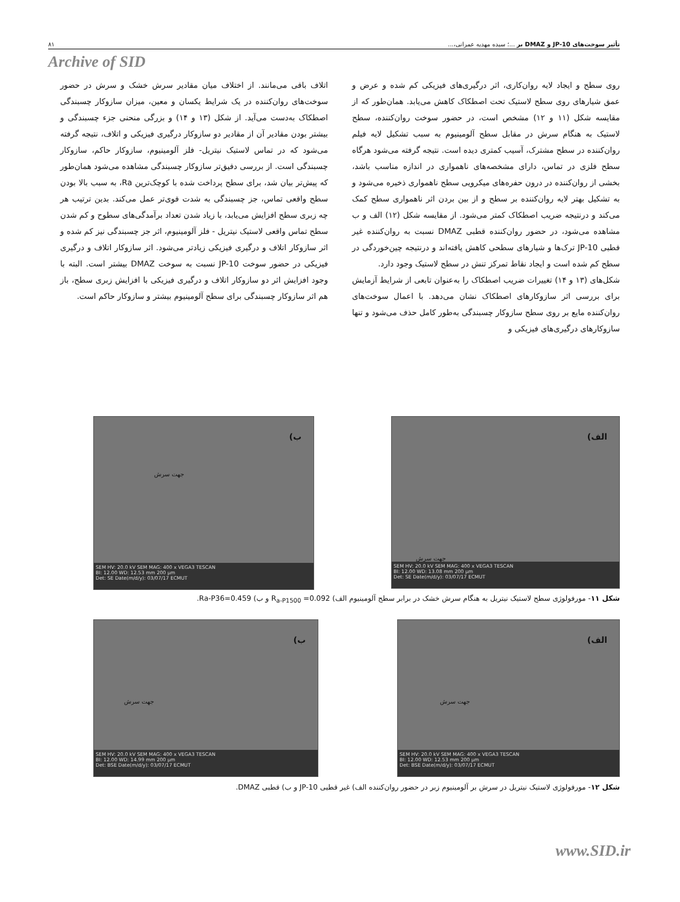تأثیر سوخت‌های JP-10 و DMAZ بر ...؛ سیده مهدیه عمرانی،... ۸۱
Archive of SID
روی سطح و ایجاد لایه روان‌کاری، اثر درگیری‌های فیزیکی کم شده و عرض و عمق شیارهای روی سطح لاستیک تحت اصطکاک کاهش می‌یابد. همان‌طور که از مقایسه شکل (۱۱ و ۱۲) مشخص است، در حضور سوخت روان‌کننده، سطح لاستیک به هنگام سرش در مقابل سطح آلومینیوم به سبب تشکیل لایه فیلم روان‌کننده در سطح مشترک، آسیب کمتری دیده است. نتیجه گرفته می‌شود هرگاه سطح فلزی در تماس، دارای مشخصه‌های ناهمواری در اندازه مناسب باشد، بخشی از روان‌کننده در درون حفره‌های میکرویی سطح ناهمواری ذخیره می‌شود و به تشکیل بهتر لایه روان‌کننده بر سطح و از بین بردن اثر ناهمواری سطح کمک می‌کند و درنتیجه ضریب اصطکاک کمتر می‌شود. از مقایسه شکل (۱۲) الف و ب مشاهده می‌شود، در حضور روان‌کننده قطبی DMAZ نسبت به روان‌کننده غیر قطبی JP-10 ترک‌ها و شیارهای سطحی کاهش یافته‌اند و درنتیجه چین‌خوردگی در سطح کم شده است و ایجاد نقاط تمرکز تنش در سطح لاستیک وجود دارد.
شکل‌های (۱۳ و ۱۴) تغییرات ضریب اصطکاک را به‌عنوان تابعی از شرایط آزمایش برای بررسی اثر سازوکارهای اصطکاک نشان می‌دهد. با اعمال سوخت‌های روان‌کننده مایع بر روی سطح سازوکار چسبندگی به‌طور کامل حذف می‌شود و تنها سازوکارهای درگیری‌های فیزیکی و
اتلاف باقی می‌مانند. از اختلاف میان مقادیر سرش خشک و سرش در حضور سوخت‌های روان‌کننده در یک شرایط یکسان و معین، میزان سازوکار چسبندگی اصطکاک به‌دست می‌آید. از شکل (۱۳ و ۱۴) و بزرگی منحنی جزء چسبندگی و بیشتر بودن مقادیر آن از مقادیر دو سازوکار درگیری فیزیکی و اتلاف، نتیجه گرفته می‌شود که در تماس لاستیک نیتریل- فلز آلومینیوم، سازوکار حاکم، سازوکار چسبندگی است. از بررسی دقیق‌تر سازوکار چسبندگی مشاهده می‌شود همان‌طور که پیش‌تر بیان شد، برای سطح پرداخت شده با کوچک‌ترین Ra، به سبب بالا بودن سطح واقعی تماس، جز چسبندگی به شدت قوی‌تر عمل می‌کند. بدین ترتیب هر چه زبری سطح افزایش می‌یابد، با زیاد شدن تعداد برآمدگی‌های سطوح و کم شدن سطح تماس واقعی لاستیک نیتریل - فلز آلومینیوم، اثر جز چسبندگی نیز کم شده و اثر سازوکار اتلاف و درگیری فیزیکی زیادتر می‌شود. اثر سازوکار اتلاف و درگیری فیزیکی در حضور سوخت JP-10 نسبت به سوخت DMAZ بیشتر است. البته با وجود افزایش اثر دو سازوکار اتلاف و درگیری فیزیکی با افزایش زبری سطح، باز هم اثر سازوکار چسبندگی برای سطح آلومینیوم بیشتر و سازوکار حاکم است.
الف)
جهت سرش
SEM HV: 20.0 kV SEM MAG: 400 x VEGA3 TESCAN
BI: 12.00 WD: 13.08 mm 200 µm
Det: SE Date(m/d/y): 03/07/17 ECMUT
ب)
جهت سرش
SEM HV: 20.0 kV SEM MAG: 400 x VEGA3 TESCAN
BI: 12.00 WD: 12.53 mm 200 µm
Det: SE Date(m/d/y): 03/07/17 ECMUT
شکل ۱۱- مورفولوژی سطح لاستیک نیتریل به هنگام سرش خشک در برابر سطح آلومینیوم الف) R<sub>a-P1500</sub> =0.092 و ب) Ra-P36=0.459.
الف)
جهت سرش
SEM HV: 20.0 kV SEM MAG: 400 x VEGA3 TESCAN
BI: 12.00 WD: 12.53 mm 200 µm
Det: BSE Date(m/d/y): 03/07/17 ECMUT
ب)
جهت سرش
SEM HV: 20.0 kV SEM MAG: 400 x VEGA3 TESCAN
BI: 12.00 WD: 14.99 mm 200 µm
Det: BSE Date(m/d/y): 03/07/17 ECMUT
شکل ۱۲- مورفولوژی لاستیک نیتریل در سرش بر آلومینیوم زبر در حضور روان‌کننده الف) غیر قطبی JP-10 و ب) قطبی DMAZ.
www.SID.ir